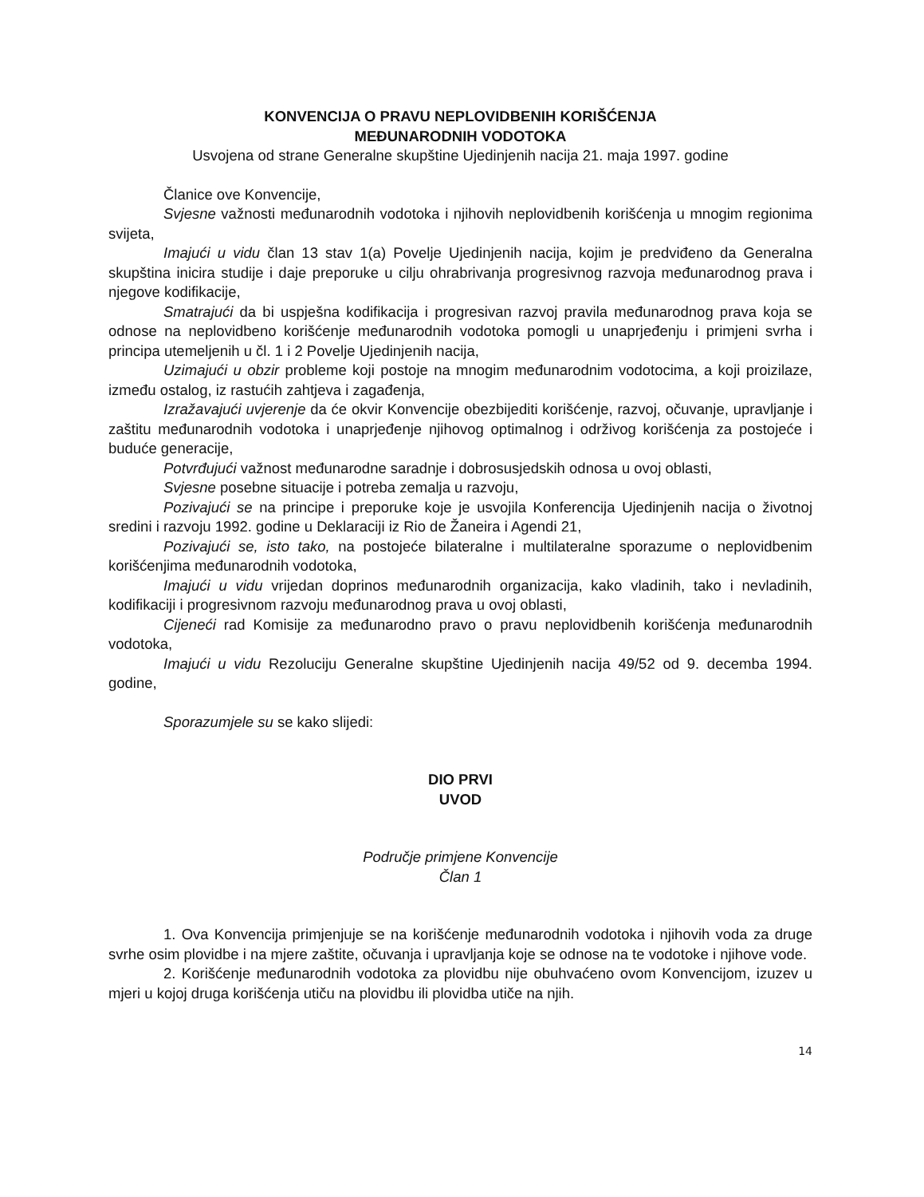KONVENCIJA O PRAVU NEPLOVIDBENIH KORIŠĆENJA
MEĐUNARODNIH VODOTOKA
Usvojena od strane Generalne skupštine Ujedinjenih nacija 21. maja 1997. godine
Članice ove Konvencije,
Svjesne važnosti međunarodnih vodotoka i njihovih neplovidbenih korišćenja u mnogim regionima svijeta,
Imajući u vidu član 13 stav 1(a) Povelje Ujedinjenih nacija, kojim je predviđeno da Generalna skupština inicira studije i daje preporuke u cilju ohrabrivanja progresivnog razvoja međunarodnog prava i njegove kodifikacije,
Smatrajući da bi uspješna kodifikacija i progresivan razvoj pravila međunarodnog prava koja se odnose na neplovidbeno korišćenje međunarodnih vodotoka pomogli u unaprjeđenju i primjeni svrha i principa utemeljenih u čl. 1 i 2 Povelje Ujedinjenih nacija,
Uzimajući u obzir probleme koji postoje na mnogim međunarodnim vodotocima, a koji proizilaze, između ostalog, iz rastućih zahtjeva i zagađenja,
Izražavajući uvjerenje da će okvir Konvencije obezbijediti korišćenje, razvoj, očuvanje, upravljanje i zaštitu međunarodnih vodotoka i unaprjeđenje njihovog optimalnog i održivog korišćenja za postojeće i buduće generacije,
Potvrđujući važnost međunarodne saradnje i dobrosusjedskih odnosa u ovoj oblasti,
Svjesne posebne situacije i potreba zemalja u razvoju,
Pozivajući se na principe i preporuke koje je usvojila Konferencija Ujedinjenih nacija o životnoj sredini i razvoju 1992. godine u Deklaraciji iz Rio de Žaneira i Agendi 21,
Pozivajući se, isto tako, na postojeće bilateralne i multilateralne sporazume o neplovidbenim korišćenjima međunarodnih vodotoka,
Imajući u vidu vrijedan doprinos međunarodnih organizacija, kako vladinih, tako i nevladinih, kodifikaciji i progresivnom razvoju međunarodnog prava u ovoj oblasti,
Cijeneći rad Komisije za međunarodno pravo o pravu neplovidbenih korišćenja međunarodnih vodotoka,
Imajući u vidu Rezoluciju Generalne skupštine Ujedinjenih nacija 49/52 od 9. decemba 1994. godine,
Sporazumjele su se kako slijedi:
DIO PRVI
UVOD
Područje primjene Konvencije
Član 1
1. Ova Konvencija primjenjuje se na korišćenje međunarodnih vodotoka i njihovih voda za druge svrhe osim plovidbe i na mjere zaštite, očuvanja i upravljanja koje se odnose na te vodotoke i njihove vode.
2. Korišćenje međunarodnih vodotoka za plovidbu nije obuhvaćeno ovom Konvencijom, izuzev u mjeri u kojoj druga korišćenja utiču na plovidbu ili plovidba utiče na njih.
14